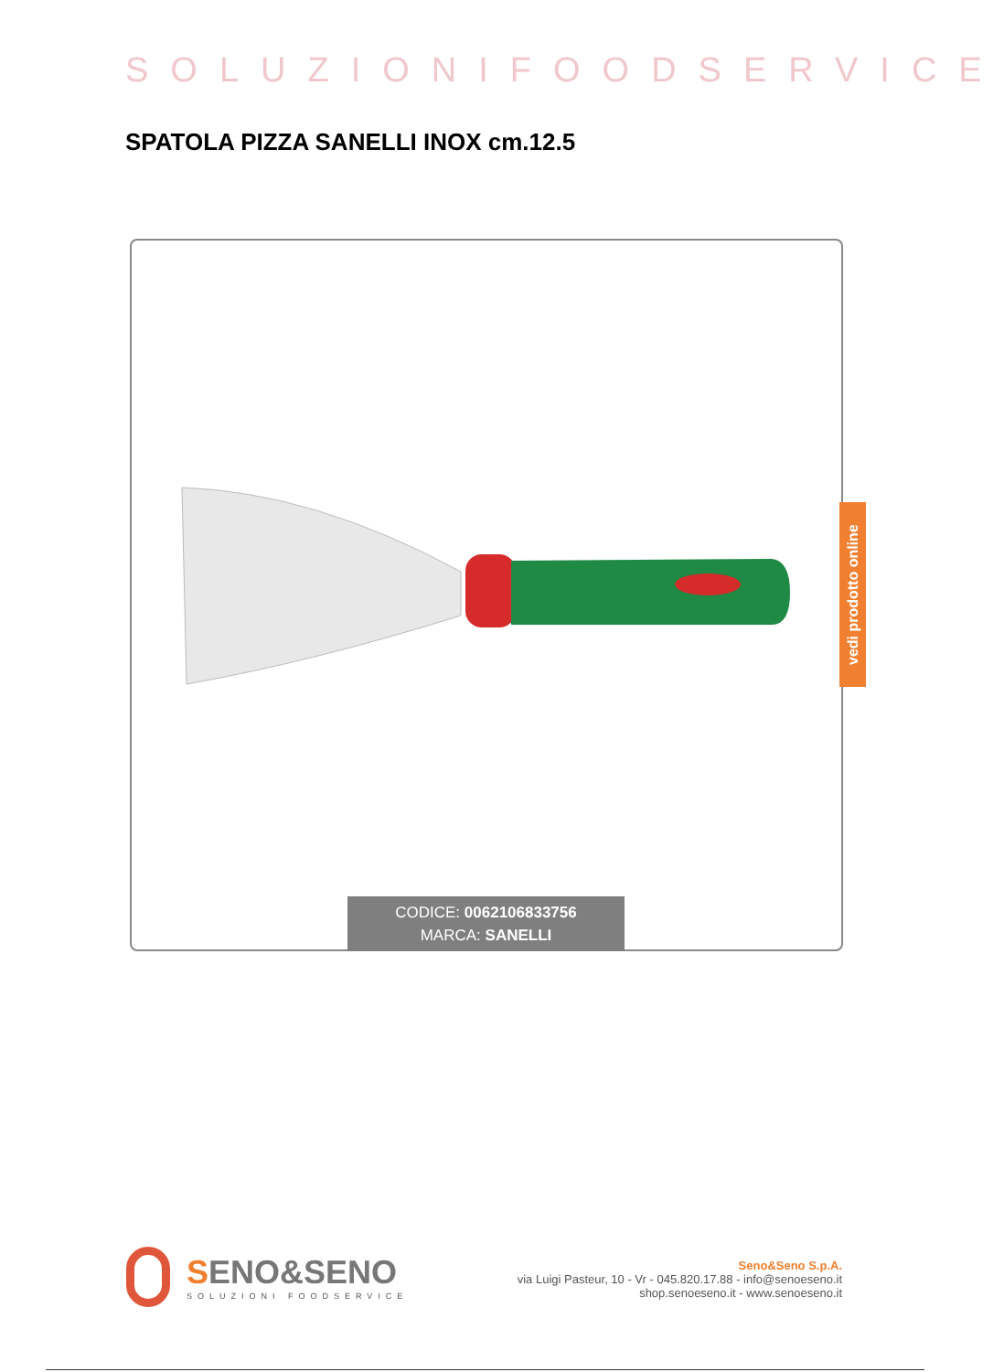SOLUZIONIFOODSERVICE
SPATOLA PIZZA SANELLI INOX cm.12.5
CODICE: 0062106833756
MARCA: SANELLI
vedi prodotto online
SENO&SENO
SOLUZIONI FOODSERVICE
Seno&Seno S.p.A.
via Luigi Pasteur, 10 - Vr - 045.820.17.88 - info@senoeseno.it
shop.senoeseno.it - www.senoeseno.it